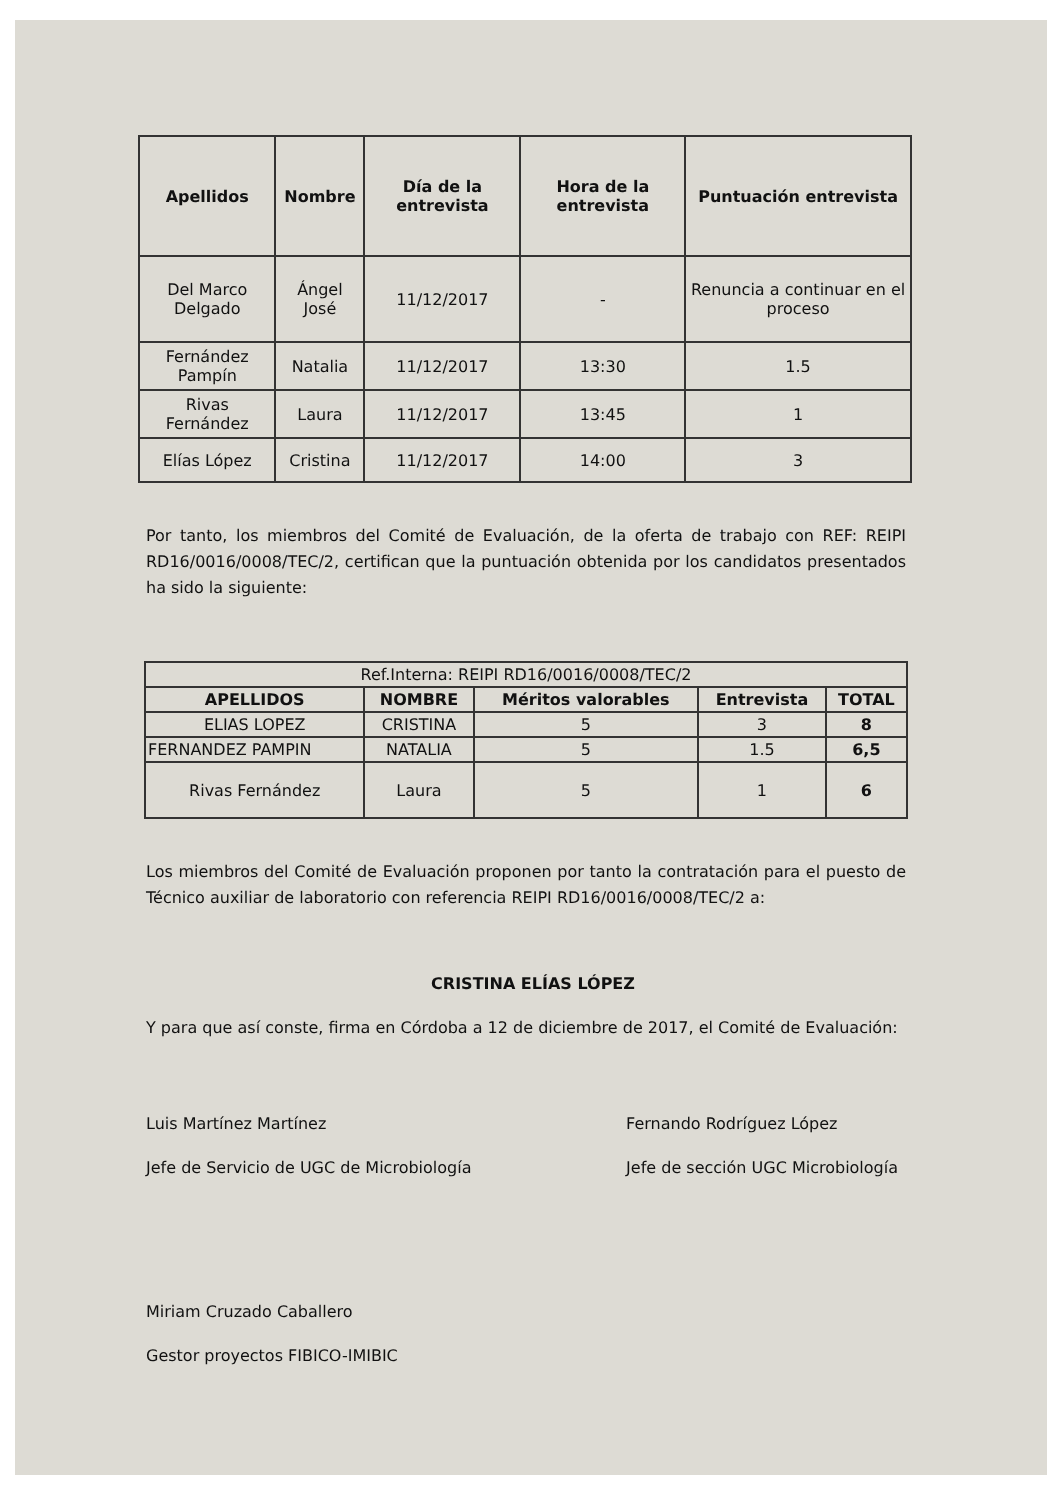| Apellidos | Nombre | Día de la entrevista | Hora de la entrevista | Puntuación entrevista |
| --- | --- | --- | --- | --- |
| Del Marco Delgado | Ángel José | 11/12/2017 | - | Renuncia a continuar en el proceso |
| Fernández Pampín | Natalia | 11/12/2017 | 13:30 | 1.5 |
| Rivas Fernández | Laura | 11/12/2017 | 13:45 | 1 |
| Elías López | Cristina | 11/12/2017 | 14:00 | 3 |
Por tanto, los miembros del Comité de Evaluación, de la oferta de trabajo con REF: REIPI RD16/0016/0008/TEC/2, certifican que la puntuación obtenida por los candidatos presentados ha sido la siguiente:
| Ref.Interna: REIPI RD16/0016/0008/TEC/2 | | | | |
| APELLIDOS | NOMBRE | Méritos valorables | Entrevista | TOTAL |
| ELIAS LOPEZ | CRISTINA | 5 | 3 | 8 |
| FERNANDEZ PAMPIN | NATALIA | 5 | 1.5 | 6,5 |
| Rivas Fernández | Laura | 5 | 1 | 6 |
Los miembros del Comité de Evaluación proponen por tanto la contratación para el puesto de Técnico auxiliar de laboratorio con referencia REIPI RD16/0016/0008/TEC/2 a:
CRISTINA ELÍAS LÓPEZ
Y para que así conste, firma en Córdoba a 12 de diciembre de 2017, el Comité de Evaluación:
Luis Martínez Martínez
Jefe de Servicio de UGC de Microbiología
Fernando Rodríguez López
Jefe de sección UGC Microbiología
Miriam Cruzado Caballero
Gestor proyectos FIBICO-IMIBIC